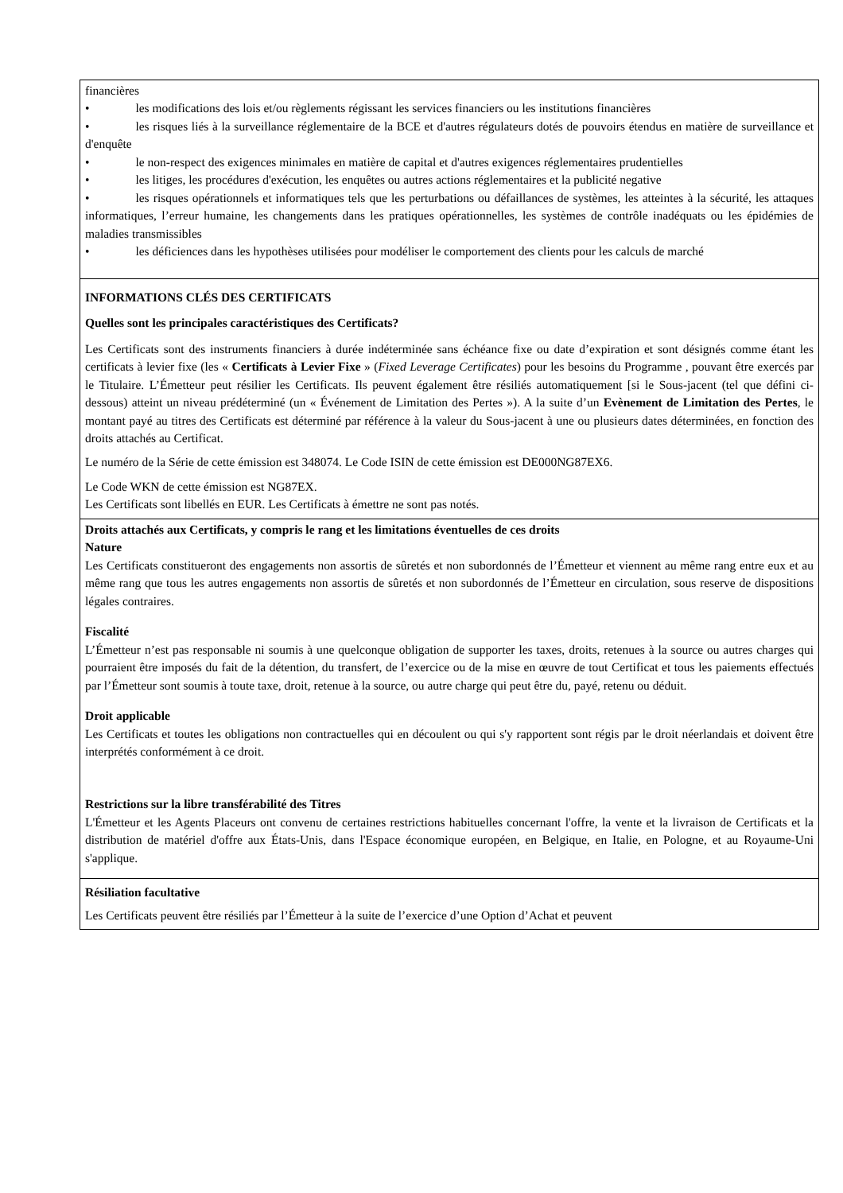| financières • les modifications des lois et/ou règlements régissant les services financiers ou les institutions financières • les risques liés à la surveillance réglementaire de la BCE et d'autres régulateurs dotés de pouvoirs étendus en matière de surveillance et d'enquête • le non-respect des exigences minimales en matière de capital et d'autres exigences réglementaires prudentielles • les litiges, les procédures d'exécution, les enquêtes ou autres actions réglementaires et la publicité negative • les risques opérationnels et informatiques tels que les perturbations ou défaillances de systèmes, les atteintes à la sécurité, les attaques informatiques, l’erreur humaine, les changements dans les pratiques opérationnelles, les systèmes de contrôle inadéquats ou les épidémies de maladies transmissibles • les déficiences dans les hypothèses utilisées pour modéliser le comportement des clients pour les calculs de marché |
| INFORMATIONS CLÉS DES CERTIFICATS Quelles sont les principales caractéristiques des Certificats? Les Certificats sont des instruments financiers à durée indéterminée sans échéance fixe ou date d’expiration et sont désignés comme étant les certificats à levier fixe (les « Certificats à Levier Fixe » ( Fixed Leverage Certificates ) pour les besoins du Programme , pouvant être exercés par le Titulaire. L’Émetteur peut résilier les Certificats. Ils peuvent également être résiliés automatiquement [si le Sous-jacent (tel que défini ci-dessous) atteint un niveau prédéterminé (un « Événement de Limitation des Pertes »). A la suite d’un Evènement de Limitation des Pertes , le montant payé au titres des Certificats est déterminé par référence à la valeur du Sous-jacent à une ou plusieurs dates déterminées, en fonction des droits attachés au Certificat. Le numéro de la Série de cette émission est 348074. Le Code ISIN de cette émission est DE000NG87EX6. Le Code WKN de cette émission est NG87EX. Les Certificats sont libellés en EUR. Les Certificats à émettre ne sont pas notés. |
| Droits attachés aux Certificats, y compris le rang et les limitations éventuelles de ces droits Nature Les Certificats constitueront des engagements non assortis de sûretés et non subordonnés de l’Émetteur et viennent au même rang entre eux et au même rang que tous les autres engagements non assortis de sûretés et non subordonnés de l’Émetteur en circulation, sous reserve de dispositions légales contraires. Fiscalité L’Émetteur n’est pas responsable ni soumis à une quelconque obligation de supporter les taxes, droits, retenues à la source ou autres charges qui pourraient être imposés du fait de la détention, du transfert, de l’exercice ou de la mise en œuvre de tout Certificat et tous les paiements effectués par l’Émetteur sont soumis à toute taxe, droit, retenue à la source, ou autre charge qui peut être du, payé, retenu ou déduit. Droit applicable Les Certificats et toutes les obligations non contractuelles qui en découlent ou qui s'y rapportent sont régis par le droit néerlandais et doivent être interprétés conformément à ce droit. Restrictions sur la libre transférabilité des Titres L'Émetteur et les Agents Placeurs ont convenu de certaines restrictions habituelles concernant l'offre, la vente et la livraison de Certificats et la distribution de matériel d'offre aux États-Unis, dans l'Espace économique européen, en Belgique, en Italie, en Pologne, et au Royaume-Uni s'applique. |
| Résiliation facultative Les Certificats peuvent être résiliés par l’Émetteur à la suite de l’exercice d’une Option d’Achat et peuvent |